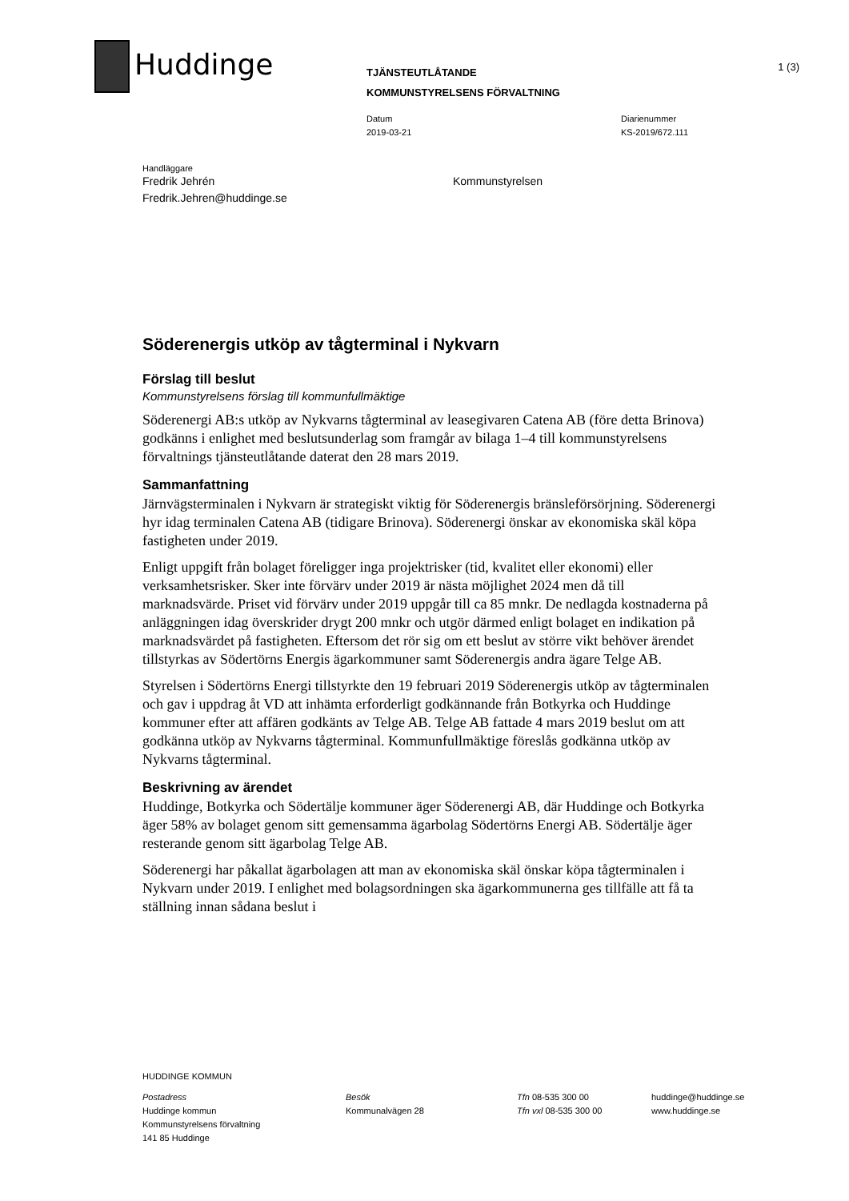Huddinge 1 (3)
TJÄNSTEUTLÅTANDE
KOMMUNSTYRELSENS FÖRVALTNING
Datum
2019-03-21
Diarienummer
KS-2019/672.111
Handläggare
Fredrik Jehrén
Fredrik.Jehren@huddinge.se
Kommunstyrelsen
Söderenergis utköp av tågterminal i Nykvarn
Förslag till beslut
Kommunstyrelsens förslag till kommunfullmäktige
Söderenergi AB:s utköp av Nykvarns tågterminal av leasegivaren Catena AB (före detta Brinova) godkänns i enlighet med beslutsunderlag som framgår av bilaga 1–4 till kommunstyrelsens förvaltnings tjänsteutlåtande daterat den 28 mars 2019.
Sammanfattning
Järnvägsterminalen i Nykvarn är strategiskt viktig för Söderenergis bränsleförsörjning. Söderenergi hyr idag terminalen Catena AB (tidigare Brinova). Söderenergi önskar av ekonomiska skäl köpa fastigheten under 2019.
Enligt uppgift från bolaget föreligger inga projektrisker (tid, kvalitet eller ekonomi) eller verksamhetsrisker. Sker inte förvärv under 2019 är nästa möjlighet 2024 men då till marknadsvärde. Priset vid förvärv under 2019 uppgår till ca 85 mnkr. De nedlagda kostnaderna på anläggningen idag överskrider drygt 200 mnkr och utgör därmed enligt bolaget en indikation på marknadsvärdet på fastigheten. Eftersom det rör sig om ett beslut av större vikt behöver ärendet tillstyrkas av Södertörns Energis ägarkommuner samt Söderenergis andra ägare Telge AB.
Styrelsen i Södertörns Energi tillstyrkte den 19 februari 2019 Söderenergis utköp av tågterminalen och gav i uppdrag åt VD att inhämta erforderligt godkännande från Botkyrka och Huddinge kommuner efter att affären godkänts av Telge AB. Telge AB fattade 4 mars 2019 beslut om att godkänna utköp av Nykvarns tågterminal. Kommunfullmäktige föreslås godkänna utköp av Nykvarns tågterminal.
Beskrivning av ärendet
Huddinge, Botkyrka och Södertälje kommuner äger Söderenergi AB, där Huddinge och Botkyrka äger 58% av bolaget genom sitt gemensamma ägarbolag Södertörns Energi AB. Södertälje äger resterande genom sitt ägarbolag Telge AB.
Söderenergi har påkallat ägarbolagen att man av ekonomiska skäl önskar köpa tågterminalen i Nykvarn under 2019. I enlighet med bolagsordningen ska ägarkommunerna ges tillfälle att få ta ställning innan sådana beslut i
HUDDINGE KOMMUN
Postadress
Huddinge kommun
Kommunstyrelsens förvaltning
141 85 Huddinge
Besök
Kommunalvägen 28
Tfn 08-535 300 00
Tfn vxl 08-535 300 00
huddinge@huddinge.se
www.huddinge.se